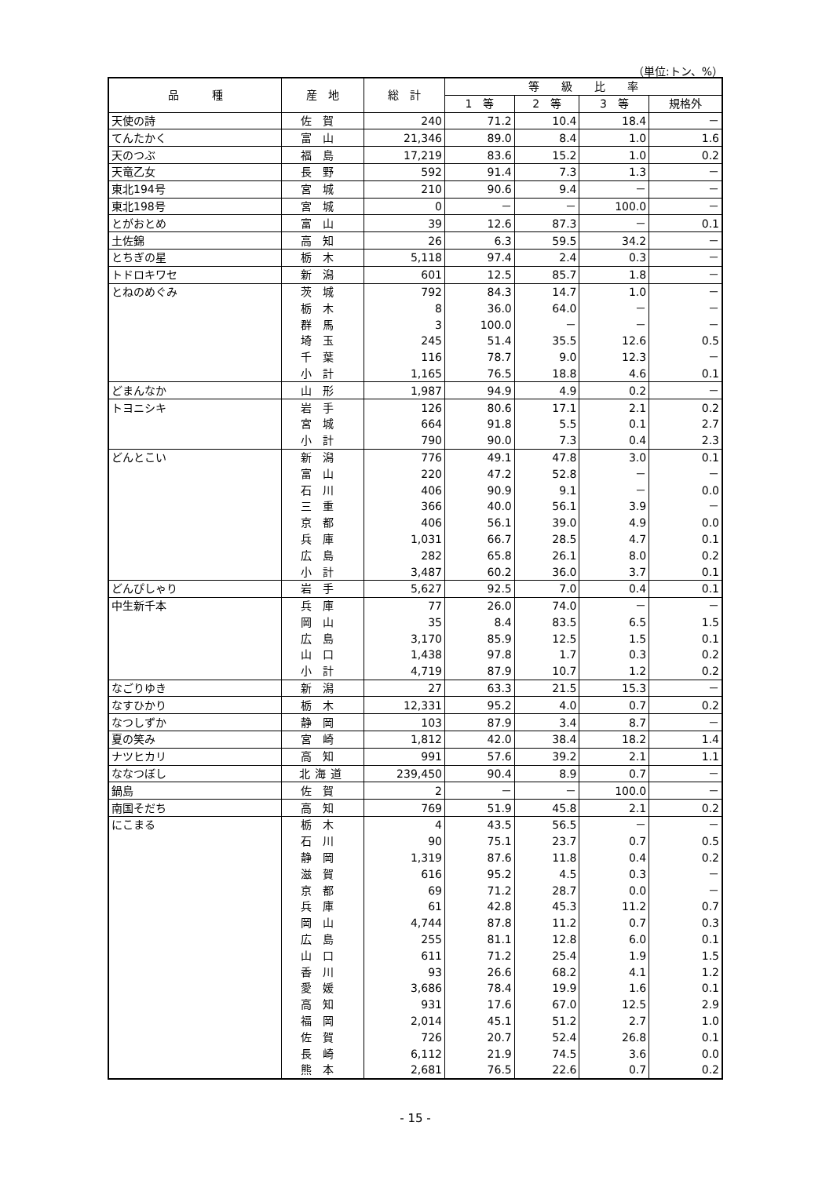（単位:トン、%）
| 品 種 | 産 地 | 総 計 | 等 級 比 率 | | | |
| --- | --- | --- | --- | --- | --- | --- |
| | | | 1 等 | 2 等 | 3 等 | 規格外 |
| 天使の詩 | 佐賀 | 240 | 71.2 | 10.4 | 18.4 | － |
| てんたかく | 富山 | 21,346 | 89.0 | 8.4 | 1.0 | 1.6 |
| 天のつぶ | 福島 | 17,219 | 83.6 | 15.2 | 1.0 | 0.2 |
| 天竜乙女 | 長野 | 592 | 91.4 | 7.3 | 1.3 | － |
| 東北194号 | 宮城 | 210 | 90.6 | 9.4 | － | － |
| 東北198号 | 宮城 | 0 | － | － | 100.0 | － |
| とがおとめ | 富山 | 39 | 12.6 | 87.3 | － | 0.1 |
| 土佐錦 | 高知 | 26 | 6.3 | 59.5 | 34.2 | － |
| とちぎの星 | 栃木 | 5,118 | 97.4 | 2.4 | 0.3 | － |
| トドロキワセ | 新潟 | 601 | 12.5 | 85.7 | 1.8 | － |
| とねのめぐみ | 茨城 | 792 | 84.3 | 14.7 | 1.0 | － |
| | 栃木 | 8 | 36.0 | 64.0 | － | － |
| | 群馬 | 3 | 100.0 | － | － | － |
| | 埼玉 | 245 | 51.4 | 35.5 | 12.6 | 0.5 |
| | 千葉 | 116 | 78.7 | 9.0 | 12.3 | － |
| | 小計 | 1,165 | 76.5 | 18.8 | 4.6 | 0.1 |
| どまんなか | 山形 | 1,987 | 94.9 | 4.9 | 0.2 | － |
| トヨニシキ | 岩手 | 126 | 80.6 | 17.1 | 2.1 | 0.2 |
| | 宮城 | 664 | 91.8 | 5.5 | 0.1 | 2.7 |
| | 小計 | 790 | 90.0 | 7.3 | 0.4 | 2.3 |
| どんとこい | 新潟 | 776 | 49.1 | 47.8 | 3.0 | 0.1 |
| | 富山 | 220 | 47.2 | 52.8 | － | － |
| | 石川 | 406 | 90.9 | 9.1 | － | 0.0 |
| | 三重 | 366 | 40.0 | 56.1 | 3.9 | － |
| | 京都 | 406 | 56.1 | 39.0 | 4.9 | 0.0 |
| | 兵庫 | 1,031 | 66.7 | 28.5 | 4.7 | 0.1 |
| | 広島 | 282 | 65.8 | 26.1 | 8.0 | 0.2 |
| | 小計 | 3,487 | 60.2 | 36.0 | 3.7 | 0.1 |
| どんぴしゃり | 岩手 | 5,627 | 92.5 | 7.0 | 0.4 | 0.1 |
| 中生新千本 | 兵庫 | 77 | 26.0 | 74.0 | － | － |
| | 岡山 | 35 | 8.4 | 83.5 | 6.5 | 1.5 |
| | 広島 | 3,170 | 85.9 | 12.5 | 1.5 | 0.1 |
| | 山口 | 1,438 | 97.8 | 1.7 | 0.3 | 0.2 |
| | 小計 | 4,719 | 87.9 | 10.7 | 1.2 | 0.2 |
| なごりゆき | 新潟 | 27 | 63.3 | 21.5 | 15.3 | － |
| なすひかり | 栃木 | 12,331 | 95.2 | 4.0 | 0.7 | 0.2 |
| なつしずか | 静岡 | 103 | 87.9 | 3.4 | 8.7 | － |
| 夏の笑み | 宮崎 | 1,812 | 42.0 | 38.4 | 18.2 | 1.4 |
| ナツヒカリ | 高知 | 991 | 57.6 | 39.2 | 2.1 | 1.1 |
| ななつぼし | 北海道 | 239,450 | 90.4 | 8.9 | 0.7 | － |
| 鍋島 | 佐賀 | 2 | － | － | 100.0 | － |
| 南国そだち | 高知 | 769 | 51.9 | 45.8 | 2.1 | 0.2 |
| にこまる | 栃木 | 4 | 43.5 | 56.5 | － | － |
| | 石川 | 90 | 75.1 | 23.7 | 0.7 | 0.5 |
| | 静岡 | 1,319 | 87.6 | 11.8 | 0.4 | 0.2 |
| | 滋賀 | 616 | 95.2 | 4.5 | 0.3 | － |
| | 京都 | 69 | 71.2 | 28.7 | 0.0 | － |
| | 兵庫 | 61 | 42.8 | 45.3 | 11.2 | 0.7 |
| | 岡山 | 4,744 | 87.8 | 11.2 | 0.7 | 0.3 |
| | 広島 | 255 | 81.1 | 12.8 | 6.0 | 0.1 |
| | 山口 | 611 | 71.2 | 25.4 | 1.9 | 1.5 |
| | 香川 | 93 | 26.6 | 68.2 | 4.1 | 1.2 |
| | 愛媛 | 3,686 | 78.4 | 19.9 | 1.6 | 0.1 |
| | 高知 | 931 | 17.6 | 67.0 | 12.5 | 2.9 |
| | 福岡 | 2,014 | 45.1 | 51.2 | 2.7 | 1.0 |
| | 佐賀 | 726 | 20.7 | 52.4 | 26.8 | 0.1 |
| | 長崎 | 6,112 | 21.9 | 74.5 | 3.6 | 0.0 |
| | 熊本 | 2,681 | 76.5 | 22.6 | 0.7 | 0.2 |
- 15 -